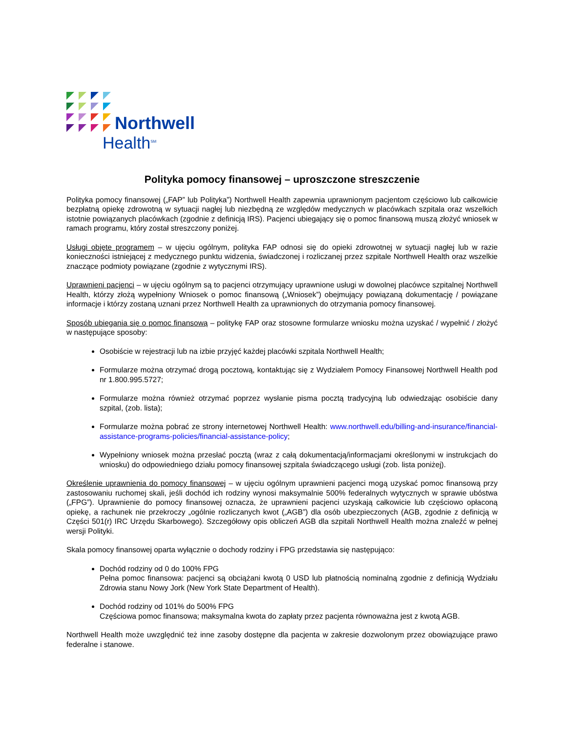Northwell
Health<sup>SM</sup>
Polityka pomocy finansowej – uproszczone streszczenie
Polityka pomocy finansowej („FAP” lub Polityka”) Northwell Health zapewnia uprawnionym pacjentom częściowo lub całkowicie bezpłatną opiekę zdrowotną w sytuacji nagłej lub niezbędną ze względów medycznych w placówkach szpitala oraz wszelkich istotnie powiązanych placówkach (zgodnie z definicją IRS). Pacjenci ubiegający się o pomoc finansową muszą złożyć wniosek w ramach programu, który został streszczony poniżej.
Usługi objęte programem – w ujęciu ogólnym, polityka FAP odnosi się do opieki zdrowotnej w sytuacji nagłej lub w razie konieczności istniejącej z medycznego punktu widzenia, świadczonej i rozliczanej przez szpitale Northwell Health oraz wszelkie znaczące podmioty powiązane (zgodnie z wytycznymi IRS).
Uprawnieni pacjenci – w ujęciu ogólnym są to pacjenci otrzymujący uprawnione usługi w dowolnej placówce szpitalnej Northwell Health, którzy złożą wypełniony Wniosek o pomoc finansową („Wniosek”) obejmujący powiązaną dokumentację / powiązane informacje i którzy zostaną uznani przez Northwell Health za uprawnionych do otrzymania pomocy finansowej.
Sposób ubiegania się o pomoc finansową – politykę FAP oraz stosowne formularze wniosku można uzyskać / wypełnić / złożyć w następujące sposoby:
Osobiście w rejestracji lub na izbie przyjęć każdej placówki szpitala Northwell Health;
Formularze można otrzymać drogą pocztową, kontaktując się z Wydziałem Pomocy Finansowej Northwell Health pod nr 1.800.995.5727;
Formularze można również otrzymać poprzez wysłanie pisma pocztą tradycyjną lub odwiedzając osobiście dany szpital, (zob. lista);
Formularze można pobrać ze strony internetowej Northwell Health: www.northwell.edu/billing-and-insurance/financial-assistance-programs-policies/financial-assistance-policy;
Wypełniony wniosek można przesłać pocztą (wraz z całą dokumentacją/informacjami określonymi w instrukcjach do wniosku) do odpowiedniego działu pomocy finansowej szpitala świadczącego usługi (zob. lista poniżej).
Określenie uprawnienia do pomocy finansowej – w ujęciu ogólnym uprawnieni pacjenci mogą uzyskać pomoc finansową przy zastosowaniu ruchomej skali, jeśli dochód ich rodziny wynosi maksymalnie 500% federalnych wytycznych w sprawie ubóstwa („FPG”). Uprawnienie do pomocy finansowej oznacza, że uprawnieni pacjenci uzyskają całkowicie lub częściowo opłaconą opiekę, a rachunek nie przekroczy „ogólnie rozliczanych kwot („AGB”) dla osób ubezpieczonych (AGB, zgodnie z definicją w Części 501(r) IRC Urzędu Skarbowego). Szczegółowy opis obliczeń AGB dla szpitali Northwell Health można znaleźć w pełnej wersji Polityki.
Skala pomocy finansowej oparta wyłącznie o dochody rodziny i FPG przedstawia się następująco:
Dochód rodziny od 0 do 100% FPG
Pełna pomoc finansowa: pacjenci są obciążani kwotą 0 USD lub płatnością nominalną zgodnie z definicją Wydziału Zdrowia stanu Nowy Jork (New York State Department of Health).
Dochód rodziny od 101% do 500% FPG
Częściowa pomoc finansowa; maksymalna kwota do zapłaty przez pacjenta równoważna jest z kwotą AGB.
Northwell Health może uwzględnić też inne zasoby dostępne dla pacjenta w zakresie dozwolonym przez obowiązujące prawo federalne i stanowe.